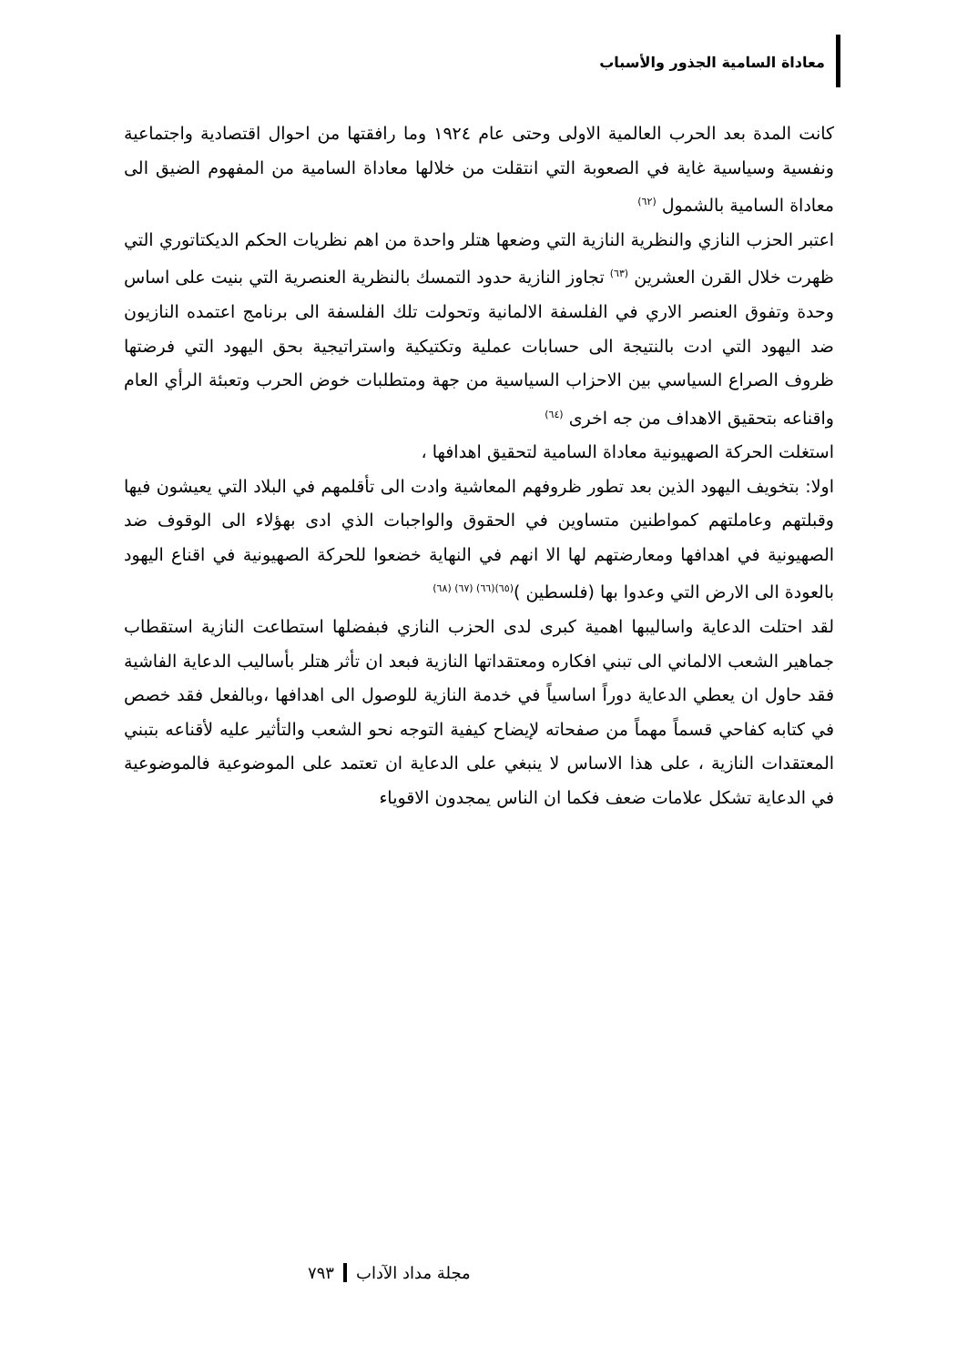معاداة السامية الجذور والأسباب
كانت المدة بعد الحرب العالمية الاولى وحتى عام ١٩٢٤ وما رافقتها من احوال اقتصادية واجتماعية ونفسية وسياسية غاية في الصعوبة التي انتقلت من خلالها معاداة السامية من المفهوم الضيق الى معاداة السامية بالشمول <sup>(٦٢)</sup>
اعتبر الحزب النازي والنظرية النازية التي وضعها هتلر واحدة من اهم نظريات الحكم الديكتاتوري التي ظهرت خلال القرن العشرين <sup>(٦٣)</sup> تجاوز النازية حدود التمسك بالنظرية العنصرية التي بنيت على اساس وحدة وتفوق العنصر الاري في الفلسفة الالمانية وتحولت تلك الفلسفة الى برنامج اعتمده النازيون ضد اليهود التي ادت بالنتيجة الى حسابات عملية وتكتيكية واستراتيجية بحق اليهود التي فرضتها ظروف الصراع السياسي بين الاحزاب السياسية من جهة ومتطلبات خوض الحرب وتعبئة الرأي العام واقناعه بتحقيق الاهداف من جه اخرى <sup>(٦٤)</sup>
استغلت الحركة الصهيونية معاداة السامية لتحقيق اهدافها ،
اولا: بتخويف اليهود الذين بعد تطور ظروفهم المعاشية وادت الى تأقلمهم في البلاد التي يعيشون فيها وقبلتهم وعاملتهم كمواطنين متساوين في الحقوق والواجبات الذي ادى بهؤلاء الى الوقوف ضد الصهيونية في اهدافها ومعارضتهم لها الا انهم في النهاية خضعوا للحركة الصهيونية في اقناع اليهود بالعودة الى الارض التي وعدوا بها (فلسطين )<sup>(٦٥)(٦٦) (٦٧) (٦٨)</sup>
لقد احتلت الدعاية واساليبها اهمية كبرى لدى الحزب النازي فبفضلها استطاعت النازية استقطاب جماهير الشعب الالماني الى تبني افكاره ومعتقداتها النازية فبعد ان تأثر هتلر بأساليب الدعاية الفاشية فقد حاول ان يعطي الدعاية دوراً اساسياً في خدمة النازية للوصول الى اهدافها ،وبالفعل فقد خصص في كتابه كفاحي قسماً مهماً من صفحاته لإيضاح كيفية التوجه نحو الشعب والتأثير عليه لأقناعه بتبني المعتقدات النازية ، على هذا الاساس لا ينبغي على الدعاية ان تعتمد على الموضوعية فالموضوعية في الدعاية تشكل علامات ضعف فكما ان الناس يمجدون الاقوياء
مجلة مداد الآداب٧٩٣